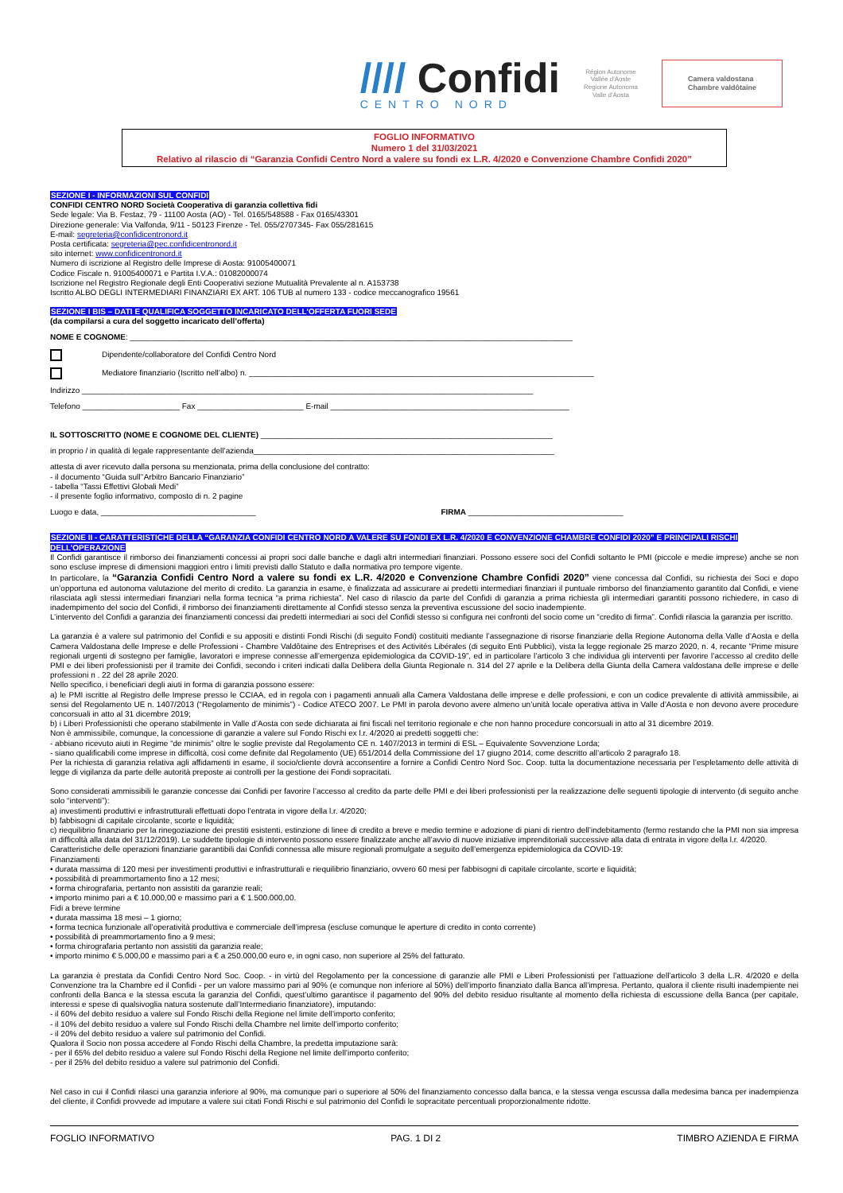//// Confidi
CENTRO NORD
Région Autonome
Vallée d'Aoste
Regione Autonoma
Valle d'Aosta
Camera valdostana
Chambre valdôtaine
FOGLIO INFORMATIVO
Numero 1 del 31/03/2021
Relativo al rilascio di “Garanzia Confidi Centro Nord a valere su fondi ex L.R. 4/2020 e Convenzione Chambre Confidi 2020”
SEZIONE I - INFORMAZIONI SUL CONFIDI
CONFIDI CENTRO NORD Società Cooperativa di garanzia collettiva fidi
Sede legale: Via B. Festaz, 79 - 11100 Aosta (AO) - Tel. 0165/548588 - Fax 0165/43301
Direzione generale: Via Valfonda, 9/11 - 50123 Firenze - Tel. 055/2707345- Fax 055/281615
E-mail: segreteria@confidicentronord.it
Posta certificata: segreteria@pec.confidicentronord.it
sito internet: www.confidicentronord.it
Numero di iscrizione al Registro delle Imprese di Aosta: 91005400071
Codice Fiscale n. 91005400071 e Partita I.V.A.: 01082000074
Iscrizione nel Registro Regionale degli Enti Cooperativi sezione Mutualità Prevalente al n. A153738
Iscritto ALBO DEGLI INTERMEDIARI FINANZIARI EX ART. 106 TUB al numero 133 - codice meccanografico 19561
SEZIONE I BIS – DATI E QUALIFICA SOGGETTO INCARICATO DELL’OFFERTA FUORI SEDE
(da compilarsi a cura del soggetto incaricato dell’offerta)
NOME E COGNOME: ____________________________________________________________________________________________________
Dipendente/collaboratore del Confidi Centro Nord
Mediatore finanziario (Iscritto nell’albo) n. ______________________________________________________________________________
Indirizzo ______________________________________________________________________________________________________
Telefono ______________________ Fax ________________________ E-mail ______________________________________________________
IL SOTTOSCRITTO (NOME E COGNOME DEL CLIENTE) __________________________________________________________________
in proprio / in qualità di legale rappresentante dell’azienda____________________________________________________________________
attesta di aver ricevuto dalla persona su menzionata, prima della conclusione del contratto:
- il documento “Guida sull’’Arbitro Bancario Finanziario”
- tabella “Tassi Effettivi Globali Medi”
- il presente foglio informativo, composto di n. 2 pagine
Luogo e data, ___________________________________ FIRMA ___________________________________
SEZIONE II - CARATTERISTICHE DELLA “GARANZIA CONFIDI CENTRO NORD A VALERE SU FONDI EX L.R. 4/2020 E CONVENZIONE CHAMBRE CONFIDI 2020” E PRINCIPALI RISCHI DELL’OPERAZIONE
Il Confidi garantisce il rimborso dei finanziamenti concessi ai propri soci dalle banche e dagli altri intermediari finanziari. Possono essere soci del Confidi soltanto le PMI (piccole e medie imprese) anche se non sono escluse imprese di dimensioni maggiori entro i limiti previsti dallo Statuto e dalla normativa pro tempore vigente.
In particolare, la “Garanzia Confidi Centro Nord a valere su fondi ex L.R. 4/2020 e Convenzione Chambre Confidi 2020” viene concessa dal Confidi, su richiesta dei Soci e dopo un’opportuna ed autonoma valutazione del merito di credito. La garanzia in esame, è finalizzata ad assicurare ai predetti intermediari finanziari il puntuale rimborso del finanziamento garantito dal Confidi, e viene rilasciata agli stessi intermediari finanziari nella forma tecnica “a prima richiesta”. Nel caso di rilascio da parte del Confidi di garanzia a prima richiesta gli intermediari garantiti possono richiedere, in caso di inadempimento del socio del Confidi, il rimborso dei finanziamenti direttamente al Confidi stesso senza la preventiva escussione del socio inadempiente.
L’intervento del Confidi a garanzia dei finanziamenti concessi dai predetti intermediari ai soci del Confidi stesso si configura nei confronti del socio come un “credito di firma”. Confidi rilascia la garanzia per iscritto.
La garanzia è a valere sul patrimonio del Confidi e su appositi e distinti Fondi Rischi (di seguito Fondi) costituiti mediante l’assegnazione di risorse finanziarie della Regione Autonoma della Valle d’Aosta e della Camera Valdostana delle Imprese e delle Professioni - Chambre Valdôtaine des Entreprises et des Activités Libérales (di seguito Enti Pubblici), vista la legge regionale 25 marzo 2020, n. 4, recante “Prime misure regionali urgenti di sostegno per famiglie, lavoratori e imprese connesse all’emergenza epidemiologica da COVID-19”, ed in particolare l’articolo 3 che individua gli interventi per favorire l’accesso al credito delle PMI e dei liberi professionisti per il tramite dei Confidi, secondo i criteri indicati dalla Delibera della Giunta Regionale n. 314 del 27 aprile e la Delibera della Giunta della Camera valdostana delle imprese e delle professioni n . 22 del 28 aprile 2020.
Nello specifico, i beneficiari degli aiuti in forma di garanzia possono essere:
a) le PMI iscritte al Registro delle Imprese presso le CCIAA, ed in regola con i pagamenti annuali alla Camera Valdostana delle imprese e delle professioni, e con un codice prevalente di attività ammissibile, ai sensi del Regolamento UE n. 1407/2013 (“Regolamento de minimis”) - Codice ATECO 2007. Le PMI in parola devono avere almeno un’unità locale operativa attiva in Valle d’Aosta e non devono avere procedure concorsuali in atto al 31 dicembre 2019;
b) i Liberi Professionisti che operano stabilmente in Valle d’Aosta con sede dichiarata ai fini fiscali nel territorio regionale e che non hanno procedure concorsuali in atto al 31 dicembre 2019.
Non è ammissibile, comunque, la concessione di garanzie a valere sul Fondo Rischi ex l.r. 4/2020 ai predetti soggetti che:
- abbiano ricevuto aiuti in Regime “de minimis” oltre le soglie previste dal Regolamento CE n. 1407/2013 in termini di ESL – Equivalente Sovvenzione Lorda;
- siano qualificabili come imprese in difficoltà, così come definite dal Regolamento (UE) 651/2014 della Commissione del 17 giugno 2014, come descritto all’articolo 2 paragrafo 18.
Per la richiesta di garanzia relativa agli affidamenti in esame, il socio/cliente dovrà acconsentire a fornire a Confidi Centro Nord Soc. Coop. tutta la documentazione necessaria per l’espletamento delle attività di legge di vigilanza da parte delle autorità preposte ai controlli per la gestione dei Fondi sopracitati.
Sono considerati ammissibili le garanzie concesse dai Confidi per favorire l’accesso al credito da parte delle PMI e dei liberi professionisti per la realizzazione delle seguenti tipologie di intervento (di seguito anche solo “interventi”):
a) investimenti produttivi e infrastrutturali effettuati dopo l’entrata in vigore della l.r. 4/2020;
b) fabbisogni di capitale circolante, scorte e liquidità;
c) riequilibrio finanziario per la rinegoziazione dei prestiti esistenti, estinzione di linee di credito a breve e medio termine e adozione di piani di rientro dell’indebitamento (fermo restando che la PMI non sia impresa in difficoltà alla data del 31/12/2019). Le suddette tipologie di intervento possono essere finalizzate anche all’avvio di nuove iniziative imprenditoriali successive alla data di entrata in vigore della l.r. 4/2020.
Caratteristiche delle operazioni finanziarie garantibili dai Confidi connessa alle misure regionali promulgate a seguito dell’emergenza epidemiologica da COVID-19:
Finanziamenti
• durata massima di 120 mesi per investimenti produttivi e infrastrutturali e riequilibrio finanziario, ovvero 60 mesi per fabbisogni di capitale circolante, scorte e liquidità;
• possibilità di preammortamento fino a 12 mesi;
• forma chirografaria, pertanto non assistiti da garanzie reali;
• importo minimo pari a € 10.000,00 e massimo pari a € 1.500.000,00.
Fidi a breve termine
• durata massima 18 mesi – 1 giorno;
• forma tecnica funzionale all’operatività produttiva e commerciale dell’impresa (escluse comunque le aperture di credito in conto corrente)
• possibilità di preammortamento fino a 9 mesi;
• forma chirografaria pertanto non assistiti da garanzia reale;
• importo minimo € 5.000,00 e massimo pari a € a 250.000,00 euro e, in ogni caso, non superiore al 25% del fatturato.
La garanzia è prestata da Confidi Centro Nord Soc. Coop. - in virtù del Regolamento per la concessione di garanzie alle PMI e Liberi Professionisti per l’attuazione dell’articolo 3 della L.R. 4/2020 e della Convenzione tra la Chambre ed il Confidi - per un valore massimo pari al 90% (e comunque non inferiore al 50%) dell’importo finanziato dalla Banca all’impresa. Pertanto, qualora il cliente risulti inadempiente nei confronti della Banca e la stessa escuta la garanzia del Confidi, quest’ultimo garantisce il pagamento del 90% del debito residuo risultante al momento della richiesta di escussione della Banca (per capitale, interessi e spese di qualsivoglia natura sostenute dall’Intermediario finanziatore), imputando:
- il 60% del debito residuo a valere sul Fondo Rischi della Regione nel limite dell’importo conferito;
- il 10% del debito residuo a valere sul Fondo Rischi della Chambre nel limite dell’importo conferito;
- il 20% del debito residuo a valere sul patrimonio del Confidi.
Qualora il Socio non possa accedere al Fondo Rischi della Chambre, la predetta imputazione sarà:
- per il 65% del debito residuo a valere sul Fondo Rischi della Regione nel limite dell’importo conferito;
- per il 25% del debito residuo a valere sul patrimonio del Confidi.
Nel caso in cui il Confidi rilasci una garanzia inferiore al 90%, ma comunque pari o superiore al 50% del finanziamento concesso dalla banca, e la stessa venga escussa dalla medesima banca per inadempienza del cliente, il Confidi provvede ad imputare a valere sui citati Fondi Rischi e sul patrimonio del Confidi le sopracitate percentuali proporzionalmente ridotte.
FOGLIO INFORMATIVO PAG. 1 DI 2 TIMBRO AZIENDA E FIRMA